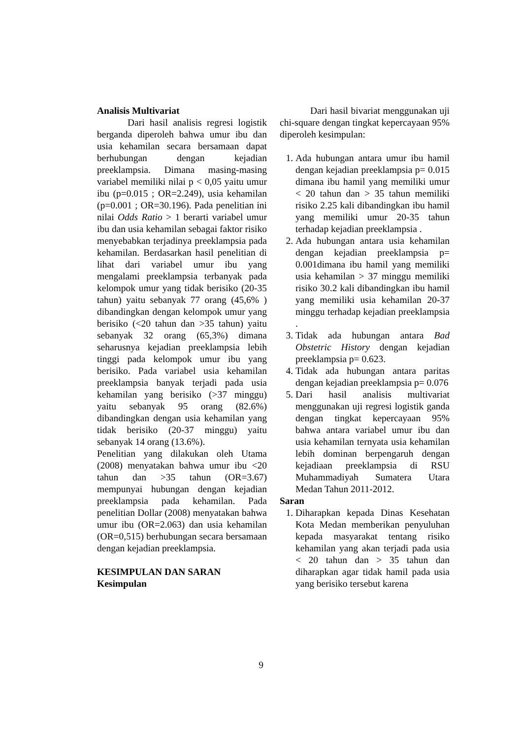Analisis Multivariat
Dari hasil analisis regresi logistik berganda diperoleh bahwa umur ibu dan usia kehamilan secara bersamaan dapat berhubungan dengan kejadian preeklampsia. Dimana masing-masing variabel memiliki nilai p < 0,05 yaitu umur ibu (p=0.015 ; OR=2.249), usia kehamilan (p=0.001 ; OR=30.196). Pada penelitian ini nilai Odds Ratio > 1 berarti variabel umur ibu dan usia kehamilan sebagai faktor risiko menyebabkan terjadinya preeklampsia pada kehamilan. Berdasarkan hasil penelitian di lihat dari variabel umur ibu yang mengalami preeklampsia terbanyak pada kelompok umur yang tidak berisiko (20-35 tahun) yaitu sebanyak 77 orang (45,6% ) dibandingkan dengan kelompok umur yang berisiko (<20 tahun dan >35 tahun) yaitu sebanyak 32 orang (65,3%) dimana seharusnya kejadian preeklampsia lebih tinggi pada kelompok umur ibu yang berisiko. Pada variabel usia kehamilan preeklampsia banyak terjadi pada usia kehamilan yang berisiko (>37 minggu) yaitu sebanyak 95 orang (82.6%) dibandingkan dengan usia kehamilan yang tidak berisiko (20-37 minggu) yaitu sebanyak 14 orang (13.6%).
Penelitian yang dilakukan oleh Utama (2008) menyatakan bahwa umur ibu <20 tahun dan >35 tahun (OR=3.67) mempunyai hubungan dengan kejadian preeklampsia pada kehamilan. Pada penelitian Dollar (2008) menyatakan bahwa umur ibu (OR=2.063) dan usia kehamilan (OR=0,515) berhubungan secara bersamaan dengan kejadian preeklampsia.
KESIMPULAN DAN SARAN
Kesimpulan
Dari hasil bivariat menggunakan uji chi-square dengan tingkat kepercayaan 95% diperoleh kesimpulan:
1. Ada hubungan antara umur ibu hamil dengan kejadian preeklampsia p= 0.015 dimana ibu hamil yang memiliki umur < 20 tahun dan > 35 tahun memiliki risiko 2.25 kali dibandingkan ibu hamil yang memiliki umur 20-35 tahun terhadap kejadian preeklampsia .
2. Ada hubungan antara usia kehamilan dengan kejadian preeklampsia p= 0.001dimana ibu hamil yang memiliki usia kehamilan > 37 minggu memiliki risiko 30.2 kali dibandingkan ibu hamil yang memiliki usia kehamilan 20-37 minggu terhadap kejadian preeklampsia .
3. Tidak ada hubungan antara Bad Obstetric History dengan kejadian preeklampsia p= 0.623.
4. Tidak ada hubungan antara paritas dengan kejadian preeklampsia p= 0.076
5. Dari hasil analisis multivariat menggunakan uji regresi logistik ganda dengan tingkat kepercayaan 95% bahwa antara variabel umur ibu dan usia kehamilan ternyata usia kehamilan lebih dominan berpengaruh dengan kejadiaan preeklampsia di RSU Muhammadiyah Sumatera Utara Medan Tahun 2011-2012.
Saran
1. Diharapkan kepada Dinas Kesehatan Kota Medan memberikan penyuluhan kepada masyarakat tentang risiko kehamilan yang akan terjadi pada usia < 20 tahun dan > 35 tahun dan diharapkan agar tidak hamil pada usia yang berisiko tersebut karena
9